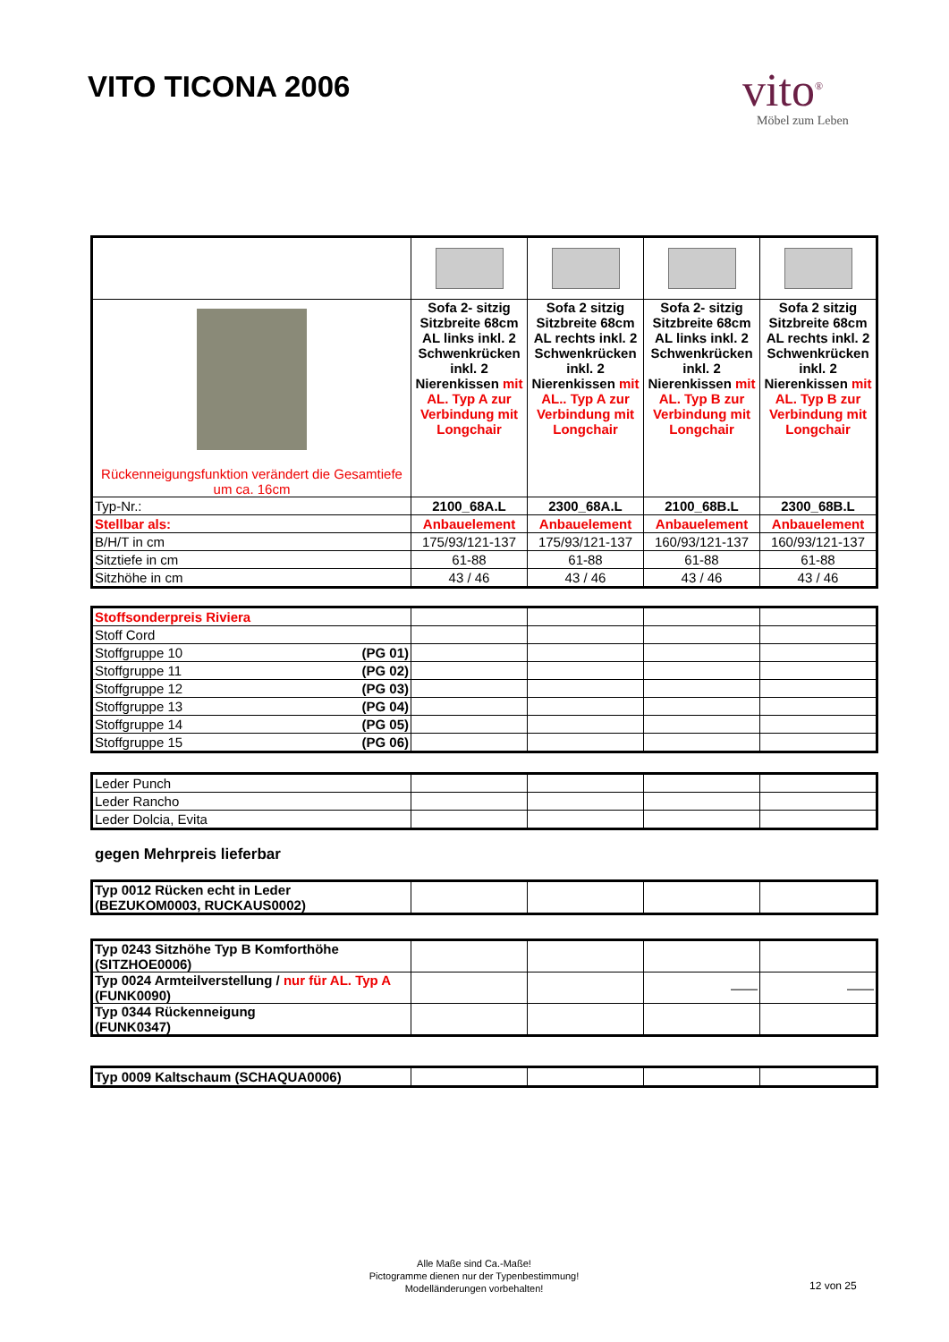VITO TICONA 2006
vito<sup>®</sup>
Möbel zum Leben
| Rückenneigungsfunktion verändert die Gesamtiefe um ca. 16cm | Sofa 2- sitzig Sitzbreite 68cm AL links inkl. 2 Schwenkrücken inkl. 2 Nierenkissen mit AL. Typ A zur Verbindung mit Longchair | Sofa 2 sitzig Sitzbreite 68cm AL rechts inkl. 2 Schwenkrücken inkl. 2 Nierenkissen mit AL.. Typ A zur Verbindung mit Longchair | Sofa 2- sitzig Sitzbreite 68cm AL links inkl. 2 Schwenkrücken inkl. 2 Nierenkissen mit AL. Typ B zur Verbindung mit Longchair | Sofa 2 sitzig Sitzbreite 68cm AL rechts inkl. 2 Schwenkrücken inkl. 2 Nierenkissen mit AL. Typ B zur Verbindung mit Longchair |
| Typ-Nr.: | 2100_68A.L | 2300_68A.L | 2100_68B.L | 2300_68B.L |
| Stellbar als: | Anbauelement | Anbauelement | Anbauelement | Anbauelement |
| B/H/T in cm | 175/93/121-137 | 175/93/121-137 | 160/93/121-137 | 160/93/121-137 |
| Sitztiefe in cm | 61-88 | 61-88 | 61-88 | 61-88 |
| Sitzhöhe in cm | 43 / 46 | 43 / 46 | 43 / 46 | 43 / 46 |
| Stoffsonderpreis Riviera | | | | |
| Stoff Cord | | | | |
| Stoffgruppe 10 (PG 01) | | | | |
| Stoffgruppe 11 (PG 02) | | | | |
| Stoffgruppe 12 (PG 03) | | | | |
| Stoffgruppe 13 (PG 04) | | | | |
| Stoffgruppe 14 (PG 05) | | | | |
| Stoffgruppe 15 (PG 06) | | | | |
| Leder Punch | | | | |
| Leder Rancho | | | | |
| Leder Dolcia, Evita | | | | |
gegen Mehrpreis lieferbar
| Typ 0012 Rücken echt in Leder (BEZUKOM0003, RUCKAUS0002) | | | | |
| Typ 0243 Sitzhöhe Typ B Komforthöhe (SITZHOE0006) | | | | |
| Typ 0024 Armteilverstellung / nur für AL. Typ A (FUNK0090) | | | —— | —— |
| Typ 0344 Rückenneigung (FUNK0347) | | | | |
| Typ 0009 Kaltschaum (SCHAQUA0006) | | | | |
Alle Maße sind Ca.-Maße!
Pictogramme dienen nur der Typenbestimmung!
Modelländerungen vorbehalten!
12 von 25